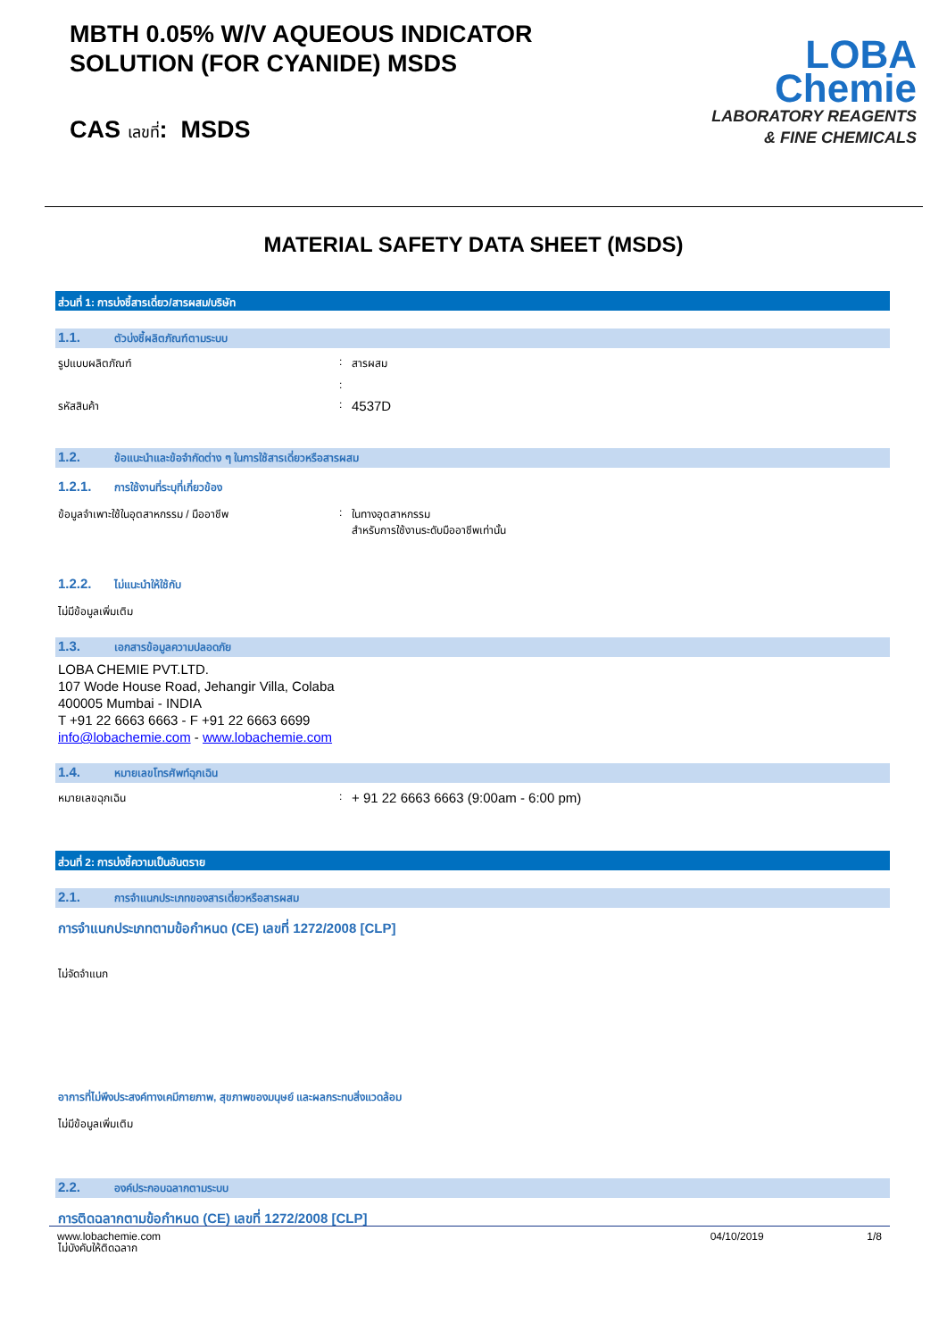MBTH 0.05% W/V AQUEOUS INDICATOR
SOLUTION (FOR CYANIDE) MSDS
CAS เลขที่: MSDS
LOBA
Chemie
LABORATORY REAGENTS
& FINE CHEMICALS
MATERIAL SAFETY DATA SHEET (MSDS)
ส่วนที่ 1: การบ่งชี้สารเดี่ยว/สารผสม/บริษัท
1.1. ตัวบ่งชี้ผลิตภัณฑ์ตามระบบ
รูปแบบผลิตภัณฑ์: สารผสม
:
รหัสสินค้า: 4537D
1.2. ข้อแนะนำและข้อจำกัดต่าง ๆ ในการใช้สารเดี่ยวหรือสารผสม
1.2.1. การใช้งานที่ระบุที่เกี่ยวข้อง
ข้อมูลจำเพาะใช้ในอุตสาหกรรม / มืออาชีพ: ในทางอุตสาหกรรม
สำหรับการใช้งานระดับมืออาชีพเท่านั้น
1.2.2. ไม่แนะนำให้ใช้กับ
ไม่มีข้อมูลเพิ่มเติม
1.3. เอกสารข้อมูลความปลอดภัย
LOBA CHEMIE PVT.LTD.
107 Wode House Road, Jehangir Villa, Colaba
400005 Mumbai - INDIA
T +91 22 6663 6663 - F +91 22 6663 6699
info@lobachemie.com - www.lobachemie.com
1.4. หมายเลขโทรศัพท์ฉุกเฉิน
หมายเลขฉุกเฉิน: + 91 22 6663 6663 (9:00am - 6:00 pm)
ส่วนที่ 2: การบ่งชี้ความเป็นอันตราย
2.1. การจำแนกประเภทของสารเดี่ยวหรือสารผสม
การจำแนกประเภทตามข้อกำหนด (CE) เลขที่ 1272/2008 [CLP]
ไม่จัดจำแนก
อาการที่ไม่พึงประสงค์ทางเคมีกายภาพ, สุขภาพของมนุษย์ และผลกระทบสิ่งแวดล้อม
ไม่มีข้อมูลเพิ่มเติม
2.2. องค์ประกอบฉลากตามระบบ
การติดฉลากตามข้อกำหนด (CE) เลขที่ 1272/2008 [CLP]
ไม่บังคับให้ติดฉลาก
www.lobachemie.com 04/10/2019 1/8